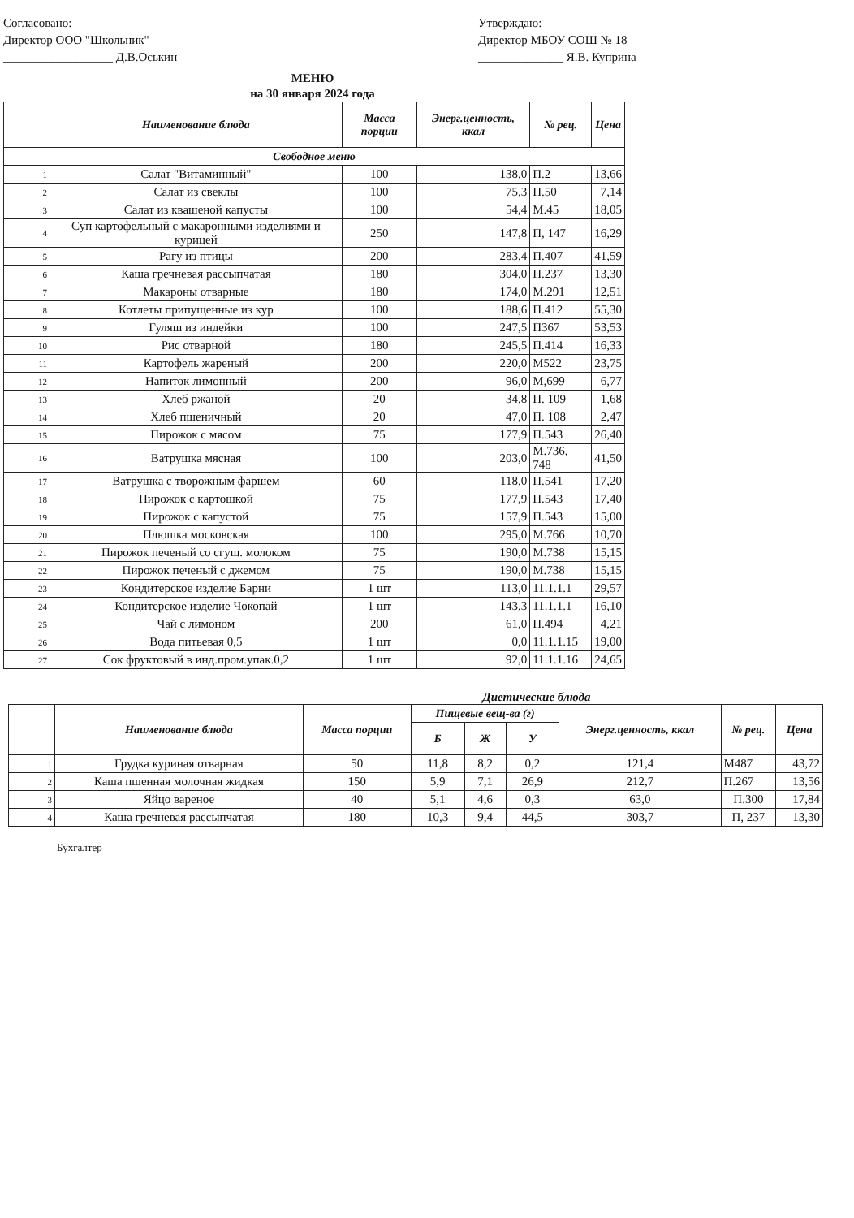Согласовано:
Директор ООО "Школьник"
__________________ Д.В.Оськин
Утверждаю:
Директор МБОУ СОШ № 18
______________ Я.В. Куприна
МЕНЮ
на 30 января 2024 года
| | Наименование блюда | Масса порции | Энерг.ценность, ккал | № рец. | Цена |
| --- | --- | --- | --- | --- | --- |
| Свободное меню | | | | | |
| 1 | Салат "Витаминный" | 100 | 138,0 | П.2 | 13,66 |
| 2 | Салат из свеклы | 100 | 75,3 | П.50 | 7,14 |
| 3 | Салат из квашеной капусты | 100 | 54,4 | М.45 | 18,05 |
| 4 | Суп картофельный с макаронными изделиями и курицей | 250 | 147,8 | П, 147 | 16,29 |
| 5 | Рагу из птицы | 200 | 283,4 | П.407 | 41,59 |
| 6 | Каша гречневая рассыпчатая | 180 | 304,0 | П.237 | 13,30 |
| 7 | Макароны отварные | 180 | 174,0 | М.291 | 12,51 |
| 8 | Котлеты припущенные из кур | 100 | 188,6 | П.412 | 55,30 |
| 9 | Гуляш из индейки | 100 | 247,5 | П367 | 53,53 |
| 10 | Рис отварной | 180 | 245,5 | П.414 | 16,33 |
| 11 | Картофель жареный | 200 | 220,0 | М522 | 23,75 |
| 12 | Напиток лимонный | 200 | 96,0 | М,699 | 6,77 |
| 13 | Хлеб ржаной | 20 | 34,8 | П. 109 | 1,68 |
| 14 | Хлеб пшеничный | 20 | 47,0 | П. 108 | 2,47 |
| 15 | Пирожок с мясом | 75 | 177,9 | П.543 | 26,40 |
| 16 | Ватрушка мясная | 100 | 203,0 | М.736, 748 | 41,50 |
| 17 | Ватрушка с творожным фаршем | 60 | 118,0 | П.541 | 17,20 |
| 18 | Пирожок с картошкой | 75 | 177,9 | П.543 | 17,40 |
| 19 | Пирожок с капустой | 75 | 157,9 | П.543 | 15,00 |
| 20 | Плюшка московская | 100 | 295,0 | М.766 | 10,70 |
| 21 | Пирожок печеный со сгущ. молоком | 75 | 190,0 | М.738 | 15,15 |
| 22 | Пирожок печеный с джемом | 75 | 190,0 | М.738 | 15,15 |
| 23 | Кондитерское изделие Барни | 1 шт | 113,0 | 11.1.1.1 | 29,57 |
| 24 | Кондитерское изделие Чокопай | 1 шт | 143,3 | 11.1.1.1 | 16,10 |
| 25 | Чай с лимоном | 200 | 61,0 | П.494 | 4,21 |
| 26 | Вода питьевая 0,5 | 1 шт | 0,0 | 11.1.1.15 | 19,00 |
| 27 | Сок фруктовый в инд.пром.упак.0,2 | 1 шт | 92,0 | 11.1.1.16 | 24,65 |
Диетические блюда
| | Наименование блюда | Масса порции | Пищевые вещ-ва (г) | | | Энерг.ценность, ккал | № рец. | Цена |
| --- | --- | --- | --- | --- | --- | --- | --- | --- |
| | | | Б | Ж | У | | | |
| 1 | Грудка куриная отварная | 50 | 11,8 | 8,2 | 0,2 | 121,4 | М487 | 43,72 |
| 2 | Каша пшенная молочная жидкая | 150 | 5,9 | 7,1 | 26,9 | 212,7 | П.267 | 13,56 |
| 3 | Яйцо вареное | 40 | 5,1 | 4,6 | 0,3 | 63,0 | П.300 | 17,84 |
| 4 | Каша гречневая рассыпчатая | 180 | 10,3 | 9,4 | 44,5 | 303,7 | П, 237 | 13,30 |
Бухгалтер